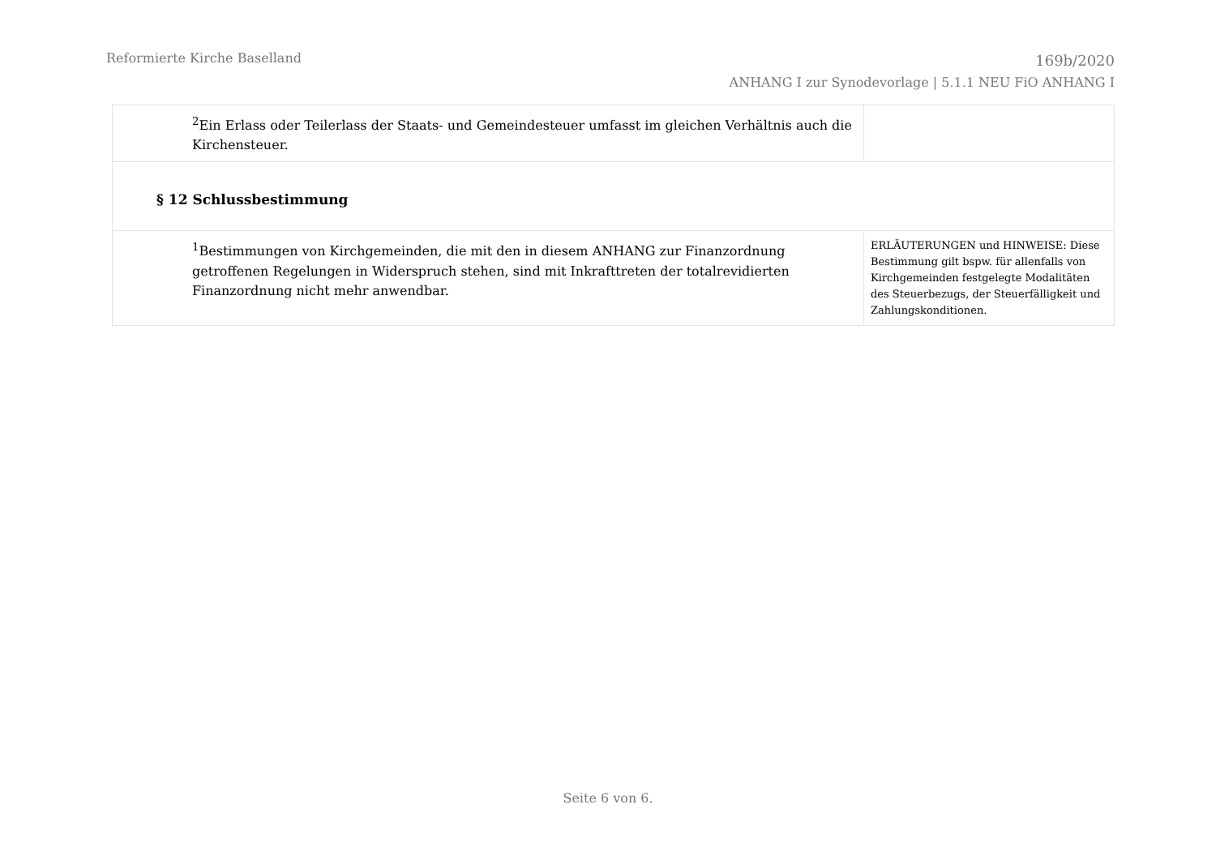Reformierte Kirche Baselland
169b/2020
ANHANG I zur Synodevorlage | 5.1.1 NEU FiO ANHANG I
| <sup>2</sup> Ein Erlass oder Teilerlass der Staats- und Gemeindesteuer umfasst im gleichen Verhältnis auch die Kirchensteuer. | |
| § 12 Schlussbestimmung | |
| <sup>1</sup> Bestimmungen von Kirchgemeinden, die mit den in diesem ANHANG zur Finanzordnung getroffenen Regelungen in Widerspruch stehen, sind mit Inkrafttreten der totalrevidierten Finanzordnung nicht mehr anwendbar. | ERLÄUTERUNGEN und HINWEISE: Diese Bestimmung gilt bspw. für allenfalls von Kirchgemeinden festgelegte Modalitäten des Steuerbezugs, der Steuerfälligkeit und Zahlungskonditionen. |
Seite 6 von 6.